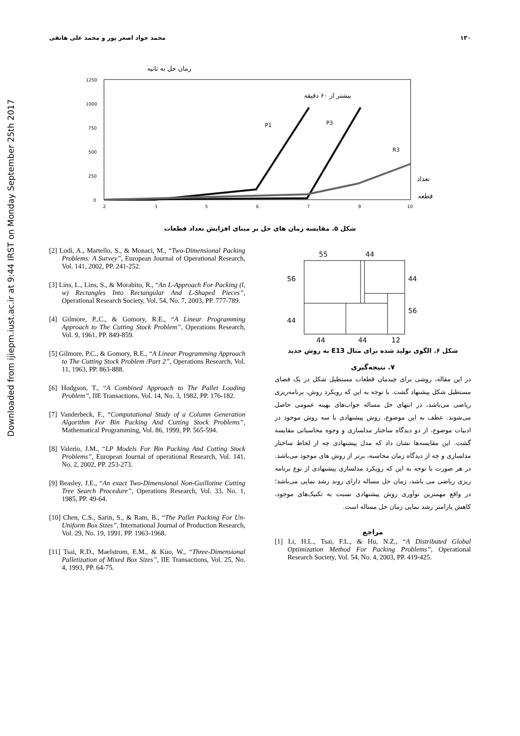Downloaded from ijiepm.iust.ac.ir at 9:44 IRST on Monday September 25th 2017
محمد جواد اصغر پور و محمد علی هاتفی ۱۳۰
زمان حل به ثانیه
1250
1000
750
500
250
0
2
3
5
6
7
9
10
P1
P3
R3
بیشتر از ۶۰ دقیقه
تعداد
قطعه
شکل ۵. مقایسه زمان های حل بر مبنای افزایش تعداد قطعات
[2] Lodi, A., Martello, S., & Monaci, M., “Two-Dimensional Packing Problems: A Survey”, European Journal of Operational Research, Vol. 141, 2002, PP. 241-252.
[3] Lins, L., Lins, S., & Morabito, R., “An L-Approach For Packing (l, w) Rectangles Into Rectangular And L-Shaped Pieces”, Operational Research Society, Vol. 54, No. 7, 2003, PP. 777-789.
[4] Gilmore, P.,C., & Gomory, R.E., “A Linear Programming Approach to The Cutting Stock Problem”, Operations Research, Vol. 9, 1961, PP. 849-859.
[5] Gilmore, P.C., & Gomory, R.E., “A Linear Programming Approach to The Cutting Stock Problem /Part 2”, Operations Research, Vol. 11, 1963, PP. 863-888.
[6] Hodgson, T., “A Combined Approach to The Pallet Loading Problem”, IIE Transactions, Vol. 14, No. 3, 1982, PP. 176-182.
[7] Vanderbeck, F., “Computational Study of a Column Generation Algorithm For Bin Packing And Cutting Stock Problems”, Mathematical Programming, Vol. 86, 1999, PP. 565-594.
[8] Valerio, J.M., “LP Models For Bin Packing And Cutting Stock Problems”, European Journal of operational Research, Vol. 141, No. 2, 2002, PP. 253-273.
[9] Beasley, J.E., “An exact Two-Dimensional Non-Guillotine Cutting Tree Search Procedure”, Operations Research, Vol. 33, No. 1, 1985, PP. 49-64.
[10] Chen, C.S., Sarin, S., & Ram, B., “The Pallet Packing For Un-Uniform Box Sizes”, International Journal of Production Research, Vol. 29, No. 19, 1991, PP. 1963-1968.
[11] Tsai, R.D., Maelstrom, E.M., & Kuo, W., “Three-Dimensional Palletization of Mixed Box Sizes”, IIE Transactions, Vol. 25, No. 4, 1993, PP. 64-75.
55
44
56
44
56
44
44
44
12
شکل ۶. الگوی تولید شده برای مثال E13 به روش جدید
۷. نتیجه‌گیری
در این مقاله، روشی برای چیدمان قطعات مستطیل شکل در یک فضای مستطیل شکل پیشنهاد گشت. با توجه به این که رویکرد روش، برنامه‌ریزی ریاضی می‌باشد، در انتهای حل مساله جواب‌های بهینه عمومی حاصل می‌شوند. عطف به این موضوع، روش پیشنهادی با سه روش موجود در ادبیات موضوع، از دو دیدگاه ساختار مدلسازی و وجوه محاسباتی مقایسه گشت. این مقایسه‌ها نشان داد که مدل پیشنهادی چه از لحاظ ساختار مدلسازی و چه از دیدگاه زمان محاسبه، برتر از روش های موجود می‌باشد. در هر صورت با توجه به این که رویکرد مدلسازی پیشنهادی از نوع برنامه ریزی ریاضی می باشد، زمان حل مساله دارای روند رشد نمایی می‌باشد؛ در واقع مهمترین نوآوری روش پیشنهادی نسبت به تکنیک‌های موجود، کاهش پارامتر رشد نمایی زمان حل مساله است.
مراجع
[1] Li, H.L., Tsai, F.L., & Hu, N.Z., “A Distributed Global Optimization Method For Packing Problems”, Operational Research Society, Vol. 54, No. 4, 2003, PP. 419-425.